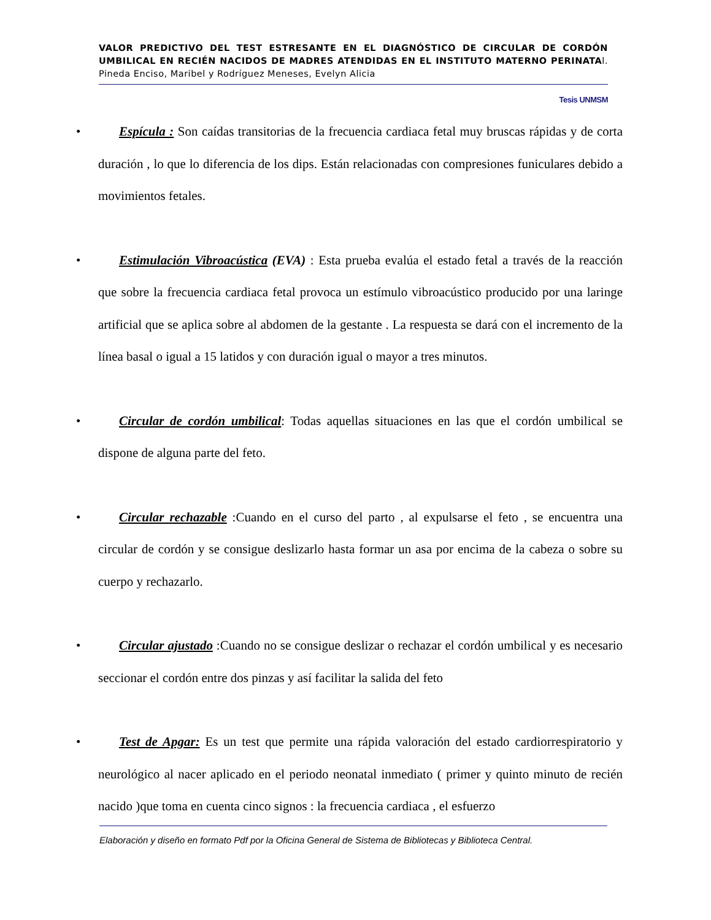VALOR PREDICTIVO DEL TEST ESTRESANTE EN EL DIAGNÓSTICO DE CIRCULAR DE CORDÓN UMBILICAL EN RECIÉN NACIDOS DE MADRES ATENDIDAS EN EL INSTITUTO MATERNO PERINATAl. Pineda Enciso, Maribel y Rodríguez Meneses, Evelyn Alicia
Tesis UNMSM
• Espícula : Son caídas transitorias de la frecuencia cardiaca fetal muy bruscas rápidas y de corta duración , lo que lo diferencia de los dips. Están relacionadas con compresiones funiculares debido a movimientos fetales.
• Estimulación Vibroacústica (EVA) : Esta prueba evalúa el estado fetal a través de la reacción que sobre la frecuencia cardiaca fetal provoca un estímulo vibroacústico producido por una laringe artificial que se aplica sobre al abdomen de la gestante . La respuesta se dará con el incremento de la línea basal o igual a 15 latidos y con duración igual o mayor a tres minutos.
• Circular de cordón umbilical: Todas aquellas situaciones en las que el cordón umbilical se dispone de alguna parte del feto.
• Circular rechazable :Cuando en el curso del parto , al expulsarse el feto , se encuentra una circular de cordón y se consigue deslizarlo hasta formar un asa por encima de la cabeza o sobre su cuerpo y rechazarlo.
• Circular ajustado :Cuando no se consigue deslizar o rechazar el cordón umbilical y es necesario seccionar el cordón entre dos pinzas y así facilitar la salida del feto
• Test de Apgar: Es un test que permite una rápida valoración del estado cardiorrespiratorio y neurológico al nacer aplicado en el periodo neonatal inmediato ( primer y quinto minuto de recién nacido )que toma en cuenta cinco signos : la frecuencia cardiaca , el esfuerzo
Elaboración y diseño en formato Pdf por la Oficina General de Sistema de Bibliotecas y Biblioteca Central.